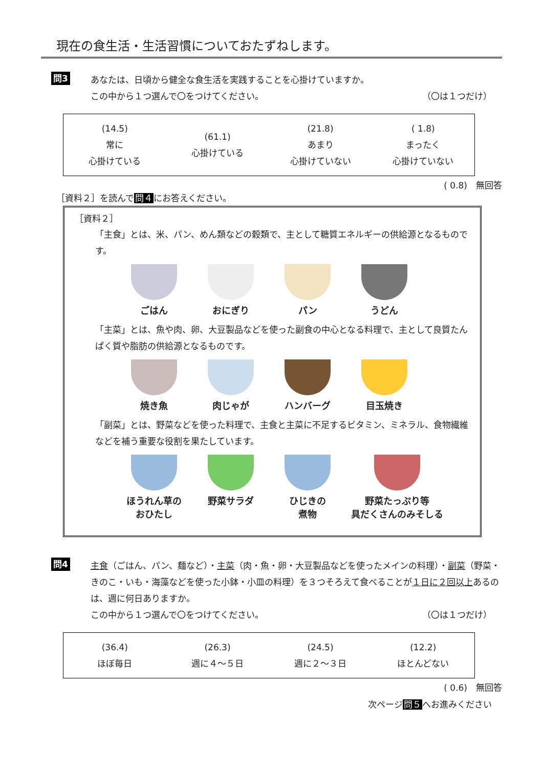現在の食生活・生活習慣についておたずねします。
問3
あなたは、日頃から健全な食生活を実践することを心掛けていますか。
この中から１つ選んで〇をつけてください。 （〇は１つだけ）
| (14.5) 常に 心掛けている | (61.1) 心掛けている | (21.8) あまり 心掛けていない | ( 1.8) まったく 心掛けていない |
( 0.8)　無回答
［資料２］を読んで問４にお答えください。
［資料２］
「主食」とは、米、パン、めん類などの穀類で、主として糖質エネルギーの供給源となるものです。
ごはん おにぎり パン うどん
「主菜」とは、魚や肉、卵、大豆製品などを使った副食の中心となる料理で、主として良質たんぱく質や脂肪の供給源となるものです。
焼き魚 肉じゃが ハンバーグ 目玉焼き
「副菜」とは、野菜などを使った料理で、主食と主菜に不足するビタミン、ミネラル、食物繊維などを補う重要な役割を果たしています。
ほうれん草の
おひたし
野菜サラダ ひじきの
煮物
野菜たっぷり等
具だくさんのみそしる
問4
主食（ごはん、パン、麺など）・主菜（肉・魚・卵・大豆製品などを使ったメインの料理）・副菜（野菜・きのこ・いも・海藻などを使った小鉢・小皿の料理）を３つそろえて食べることが１日に２回以上あるのは、週に何日ありますか。
この中から１つ選んで〇をつけてください。 （〇は１つだけ）
| (36.4) ほぼ毎日 | (26.3) 週に４～５日 | (24.5) 週に２～３日 | (12.2) ほとんどない |
( 0.6)　無回答
次ページ問５へお進みください